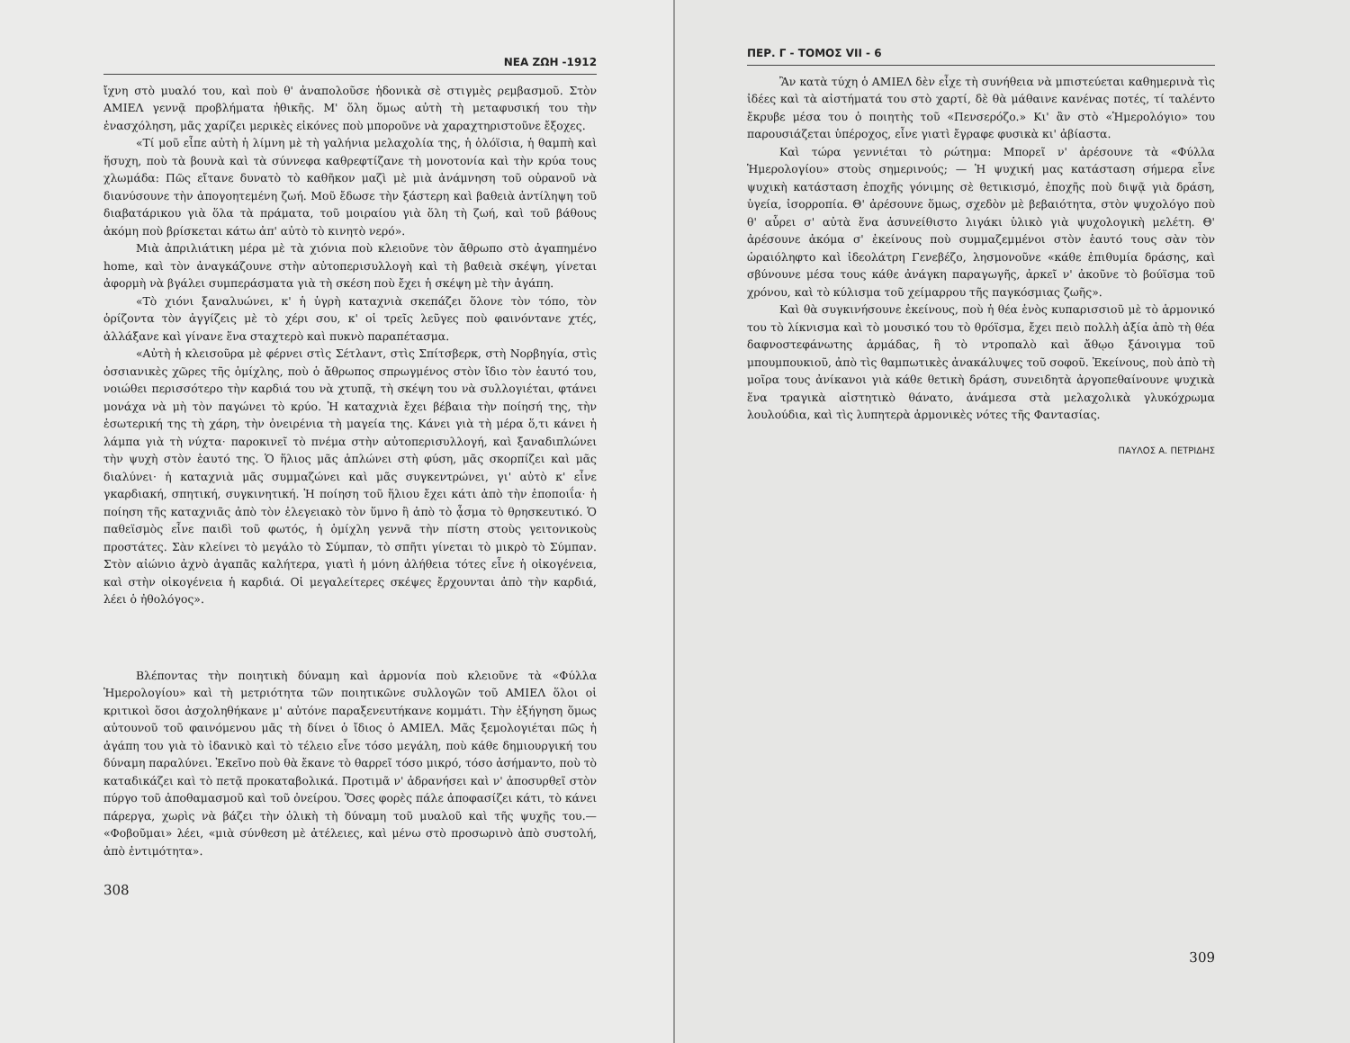ΝΕΑ ΖΩΗ -1912
ἴχνη στὸ μυαλό του, καὶ ποὺ θ' ἀναπολοῦσε ἡδονικὰ σὲ στιγμὲς ρεμβασμοῦ. Στὸν AMIEΛ γεννᾷ προβλήματα ἠθικῆς. Μ' ὅλη ὅμως αὐτὴ τὴ μεταφυσική του τὴν ἐνασχόληση, μᾶς χαρίζει μερικὲς εἰκόνες ποὺ μποροῦνε νὰ χαραχτηριστοῦνε ἔξοχες.
«Τί μοῦ εἶπε αὐτὴ ἡ λίμνη μὲ τὴ γαλήνια μελαχολία της, ἡ ὁλόϊσια, ἡ θαμπὴ καὶ ἥσυχη, ποὺ τὰ βουνὰ καὶ τὰ σύννεφα καθρεφτίζανε τὴ μονοτονία καὶ τὴν κρύα τους χλωμάδα: Πῶς εἴτανε δυνατὸ τὸ καθῆκον μαζὶ μὲ μιὰ ἀνάμνηση τοῦ οὐρανοῦ νὰ διανύσουνε τὴν ἀπογοητεμένη ζωή. Μοῦ ἔδωσε τὴν ξάστερη καὶ βαθειὰ ἀντίληψη τοῦ διαβατάρικου γιὰ ὅλα τὰ πράματα, τοῦ μοιραίου γιὰ ὅλη τὴ ζωή, καὶ τοῦ βάθους ἀκόμη ποὺ βρίσκεται κάτω ἀπ' αὐτὸ τὸ κινητὸ νερό».
Μιὰ ἀπριλιάτικη μέρα μὲ τὰ χιόνια ποὺ κλειοῦνε τὸν ἄθρωπο στὸ ἀγαπημένο home, καὶ τὸν ἀναγκάζουνε στὴν αὐτοπερισυλλογὴ καὶ τὴ βαθειὰ σκέψη, γίνεται ἀφορμὴ νὰ βγάλει συμπεράσματα γιὰ τὴ σκέση ποὺ ἔχει ἡ σκέψη μὲ τὴν ἀγάπη.
«Τὸ χιόνι ξαναλυώνει, κ' ἡ ὑγρὴ καταχνιὰ σκεπάζει ὅλονε τὸν τόπο, τὸν ὁρίζοντα τὸν ἀγγίζεις μὲ τὸ χέρι σου, κ' οἱ τρεῖς λεῦγες ποὺ φαινόντανε χτές, ἀλλάξανε καὶ γίνανε ἕνα σταχτερὸ καὶ πυκνὸ παραπέτασμα.
«Αὐτὴ ἡ κλεισοῦρα μὲ φέρνει στὶς Σέτλαντ, στὶς Σπίτσβερκ, στὴ Νορβηγία, στὶς ὀσσιανικὲς χῶρες τῆς ὁμίχλης, ποὺ ὁ ἄθρωπος σπρωγμένος στὸν ἴδιο τὸν ἑαυτό του, νοιώθει περισσότερο τὴν καρδιά του νὰ χτυπᾷ, τὴ σκέψη του νὰ συλλογιέται, φτάνει μονάχα νὰ μὴ τὸν παγώνει τὸ κρύο. Ἡ καταχνιὰ ἔχει βέβαια τὴν ποίησή της, τὴν ἐσωτερική της τὴ χάρη, τὴν ὀνειρένια τὴ μαγεία της. Κάνει γιὰ τὴ μέρα ὅ,τι κάνει ἡ λάμπα γιὰ τὴ νύχτα· παροκινεῖ τὸ πνέμα στὴν αὐτοπερισυλλογή, καὶ ξαναδιπλώνει τὴν ψυχὴ στὸν ἑαυτό της. Ὁ ἥλιος μᾶς ἁπλώνει στὴ φύση, μᾶς σκορπίζει καὶ μᾶς διαλύνει· ἡ καταχνιὰ μᾶς συμμαζώνει καὶ μᾶς συγκεντρώνει, γι' αὐτὸ κ' εἶνε γκαρδιακή, σπητική, συγκινητική. Ἡ ποίηση τοῦ ἥλιου ἔχει κάτι ἀπὸ τὴν ἐποποιΐα· ἡ ποίηση τῆς καταχνιᾶς ἀπὸ τὸν ἐλεγειακὸ τὸν ὕμνο ἢ ἀπὸ τὸ ᾆσμα τὸ θρησκευτικό. Ὁ παθεϊσμὸς εἶνε παιδὶ τοῦ φωτός, ἡ ὁμίχλη γεννᾶ τὴν πίστη στοὺς γειτονικοὺς προστάτες. Σὰν κλείνει τὸ μεγάλο τὸ Σύμπαν, τὸ σπῆτι γίνεται τὸ μικρὸ τὸ Σύμπαν. Στὸν αἰώνιο ἀχνὸ ἀγαπᾶς καλήτερα, γιατὶ ἡ μόνη ἀλήθεια τότες εἶνε ἡ οἰκογένεια, καὶ στὴν οἰκογένεια ἡ καρδιά. Οἱ μεγαλείτερες σκέψες ἔρχουνται ἀπὸ τὴν καρδιά, λέει ὁ ἠθολόγος».
Βλέποντας τὴν ποιητικὴ δύναμη καὶ ἁρμονία ποὺ κλειοῦνε τὰ «Φύλλα Ἡμερολογίου» καὶ τὴ μετριότητα τῶν ποιητικῶνε συλλογῶν τοῦ AMIEΛ ὅλοι οἱ κριτικοὶ ὅσοι ἀσχοληθήκανε μ' αὐτόνε παραξενευτήκανε κομμάτι. Τὴν ἐξήγηση ὅμως αὐτουνοῦ τοῦ φαινόμενου μᾶς τὴ δίνει ὁ ἴδιος ὁ AMIEΛ. Μᾶς ξεμολογιέται πῶς ἡ ἀγάπη του γιὰ τὸ ἰδανικὸ καὶ τὸ τέλειο εἶνε τόσο μεγάλη, ποὺ κάθε δημιουργική του δύναμη παραλύνει. Ἐκεῖνο ποὺ θὰ ἔκανε τὸ θαρρεῖ τόσο μικρό, τόσο ἀσήμαντο, ποὺ τὸ καταδικάζει καὶ τὸ πετᾷ προκαταβολικά. Προτιμᾶ ν' ἀδρανήσει καὶ ν' ἀποσυρθεῖ στὸν πύργο τοῦ ἀποθαμασμοῦ καὶ τοῦ ὀνείρου. Ὅσες φορὲς πάλε ἀποφασίζει κάτι, τὸ κάνει πάρεργα, χωρὶς νὰ βάζει τὴν ὁλικὴ τὴ δύναμη τοῦ μυαλοῦ καὶ τῆς ψυχῆς του.— «Φοβοῦμαι» λέει, «μιὰ σύνθεση μὲ ἀτέλειες, καὶ μένω στὸ προσωρινὸ ἀπὸ συστολή, ἀπὸ ἐντιμότητα».
308
ΠΕΡ. Γ - ΤΟΜΟΣ VII - 6
Ἂν κατὰ τύχη ὁ AMIEΛ δὲν εἶχε τὴ συνήθεια νὰ μπιστεύεται καθημερινὰ τὶς ἰδέες καὶ τὰ αἰστήματά του στὸ χαρτί, δὲ θὰ μάθαινε κανένας ποτές, τί ταλέντο ἔκρυβε μέσα του ὁ ποιητὴς τοῦ «Πενσερόζο.» Κι' ἂν στὸ «Ἡμερολόγιο» του παρουσιάζεται ὑπέροχος, εἶνε γιατὶ ἔγραφε φυσικὰ κι' ἀβίαστα.
Καὶ τώρα γεννιέται τὸ ρώτημα: Μπορεῖ ν' ἀρέσουνε τὰ «Φύλλα Ἡμερολογίου» στοὺς σημερινούς; — Ἡ ψυχική μας κατάσταση σήμερα εἶνε ψυχικὴ κατάσταση ἐποχῆς γόνιμης σὲ θετικισμό, ἐποχῆς ποὺ διψᾷ γιὰ δράση, ὑγεία, ἰσορροπία. Θ' ἀρέσουνε ὅμως, σχεδὸν μὲ βεβαιότητα, στὸν ψυχολόγο ποὺ θ' αὗρει σ' αὐτὰ ἕνα ἀσυνείθιστο λιγάκι ὑλικὸ γιὰ ψυχολογικὴ μελέτη. Θ' ἀρέσουνε ἀκόμα σ' ἐκείνους ποὺ συμμαζεμμένοι στὸν ἑαυτό τους σὰν τὸν ὡραιόληφτο καὶ ἰδεολάτρη Γενεβέζο, λησμονοῦνε «κάθε ἐπιθυμία δράσης, καὶ σβύνουνε μέσα τους κάθε ἀνάγκη παραγωγῆς, ἀρκεῖ ν' ἀκοῦνε τὸ βούϊσμα τοῦ χρόνου, καὶ τὸ κύλισμα τοῦ χείμαρρου τῆς παγκόσμιας ζωῆς».
Καὶ θὰ συγκινήσουνε ἐκείνους, ποὺ ἡ θέα ἑνὸς κυπαρισσιοῦ μὲ τὸ ἁρμονικό του τὸ λίκνισμα καὶ τὸ μουσικό του τὸ θρόϊσμα, ἔχει πειὸ πολλὴ ἀξία ἀπὸ τὴ θέα δαφνοστεφάνωτης ἁρμάδας, ἢ τὸ ντροπαλὸ καὶ ἄθῳο ξάνοιγμα τοῦ μπουμπουκιοῦ, ἀπὸ τὶς θαμπωτικὲς ἀνακάλυψες τοῦ σοφοῦ. Ἐκείνους, ποὺ ἀπὸ τὴ μοῖρα τους ἀνίκανοι γιὰ κάθε θετικὴ δράση, συνειδητὰ ἀργοπεθαίνουνε ψυχικὰ ἕνα τραγικὰ αἰστητικὸ θάνατο, ἀνάμεσα στὰ μελαχολικὰ γλυκόχρωμα λουλούδια, καὶ τὶς λυπητερὰ ἁρμονικὲς νότες τῆς Φαντασίας.
ΠΑΥΛΟΣ Α. ΠΕΤΡΙΔΗΣ
309